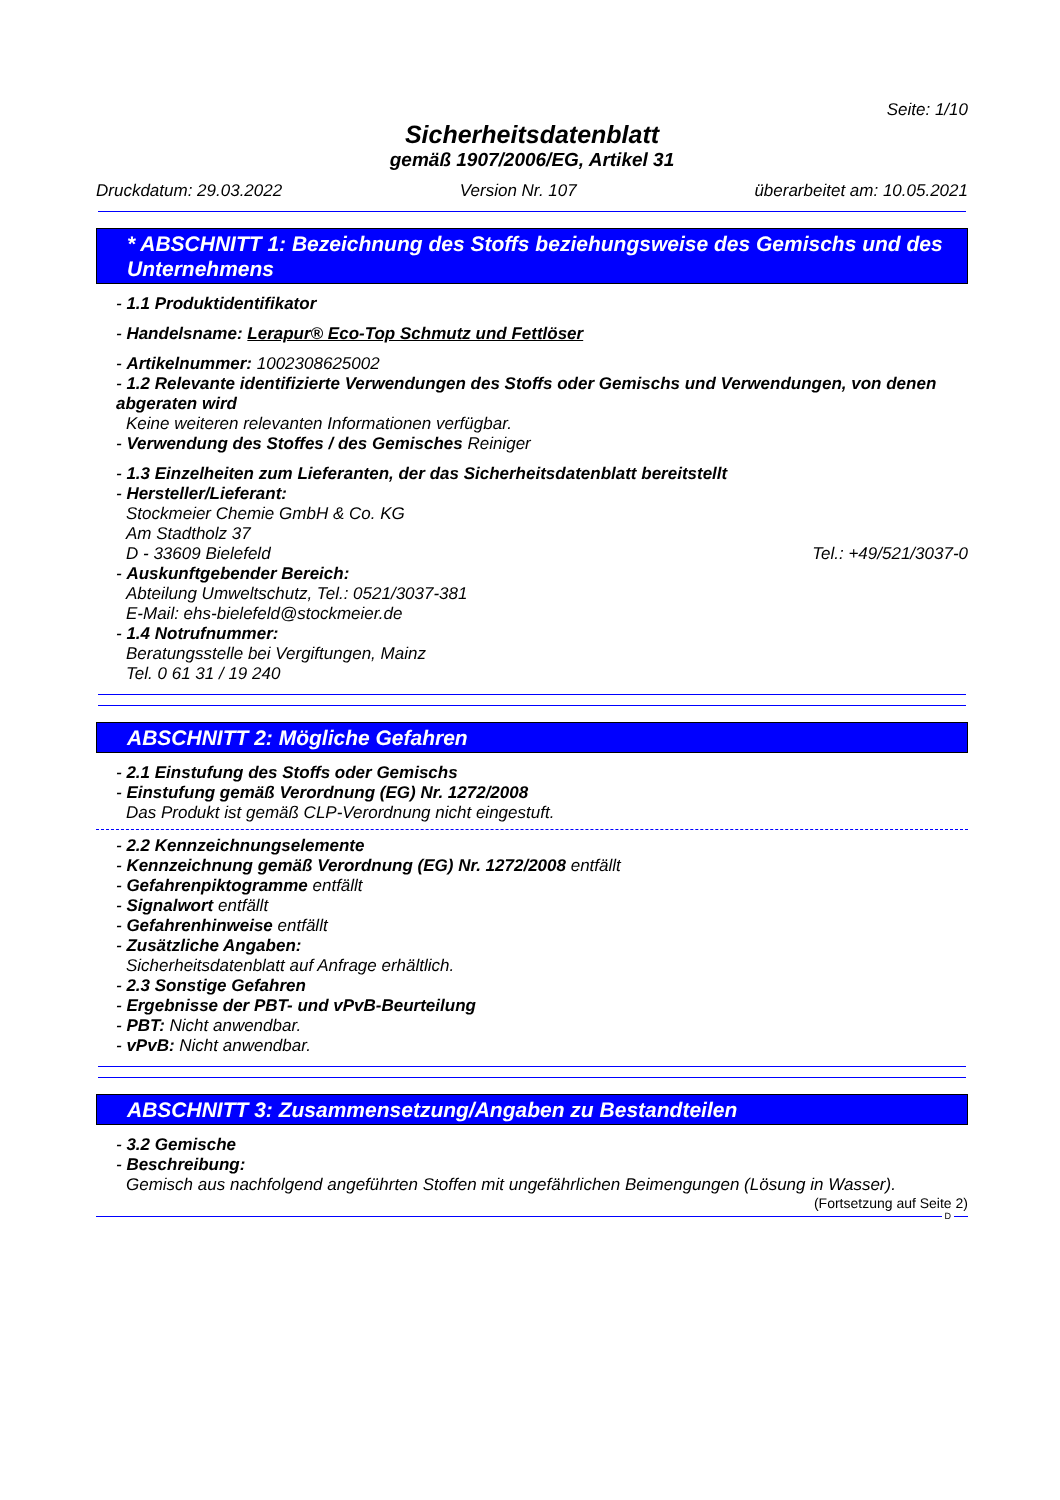Seite: 1/10
Sicherheitsdatenblatt
gemäß 1907/2006/EG, Artikel 31
Druckdatum: 29.03.2022 Version Nr. 107 überarbeitet am: 10.05.2021
* ABSCHNITT 1: Bezeichnung des Stoffs beziehungsweise des Gemischs und des Unternehmens
- 1.1 Produktidentifikator
- Handelsname: Lerapur® Eco-Top Schmutz und Fettlöser
- Artikelnummer: 1002308625002
- 1.2 Relevante identifizierte Verwendungen des Stoffs oder Gemischs und Verwendungen, von denen abgeraten wird
Keine weiteren relevanten Informationen verfügbar.
- Verwendung des Stoffes / des Gemisches Reiniger
- 1.3 Einzelheiten zum Lieferanten, der das Sicherheitsdatenblatt bereitstellt
- Hersteller/Lieferant:
Stockmeier Chemie GmbH & Co. KG
Am Stadtholz 37
D - 33609 Bielefeld Tel.: +49/521/3037-0
- Auskunftgebender Bereich:
Abteilung Umweltschutz, Tel.: 0521/3037-381
E-Mail: ehs-bielefeld@stockmeier.de
- 1.4 Notrufnummer:
Beratungsstelle bei Vergiftungen, Mainz
Tel. 0 61 31 / 19 240
ABSCHNITT 2: Mögliche Gefahren
- 2.1 Einstufung des Stoffs oder Gemischs
- Einstufung gemäß Verordnung (EG) Nr. 1272/2008
Das Produkt ist gemäß CLP-Verordnung nicht eingestuft.
- 2.2 Kennzeichnungselemente
- Kennzeichnung gemäß Verordnung (EG) Nr. 1272/2008 entfällt
- Gefahrenpiktogramme entfällt
- Signalwort entfällt
- Gefahrenhinweise entfällt
- Zusätzliche Angaben:
Sicherheitsdatenblatt auf Anfrage erhältlich.
- 2.3 Sonstige Gefahren
- Ergebnisse der PBT- und vPvB-Beurteilung
- PBT: Nicht anwendbar.
- vPvB: Nicht anwendbar.
ABSCHNITT 3: Zusammensetzung/Angaben zu Bestandteilen
- 3.2 Gemische
- Beschreibung:
Gemisch aus nachfolgend angeführten Stoffen mit ungefährlichen Beimengungen (Lösung in Wasser).
(Fortsetzung auf Seite 2)
D